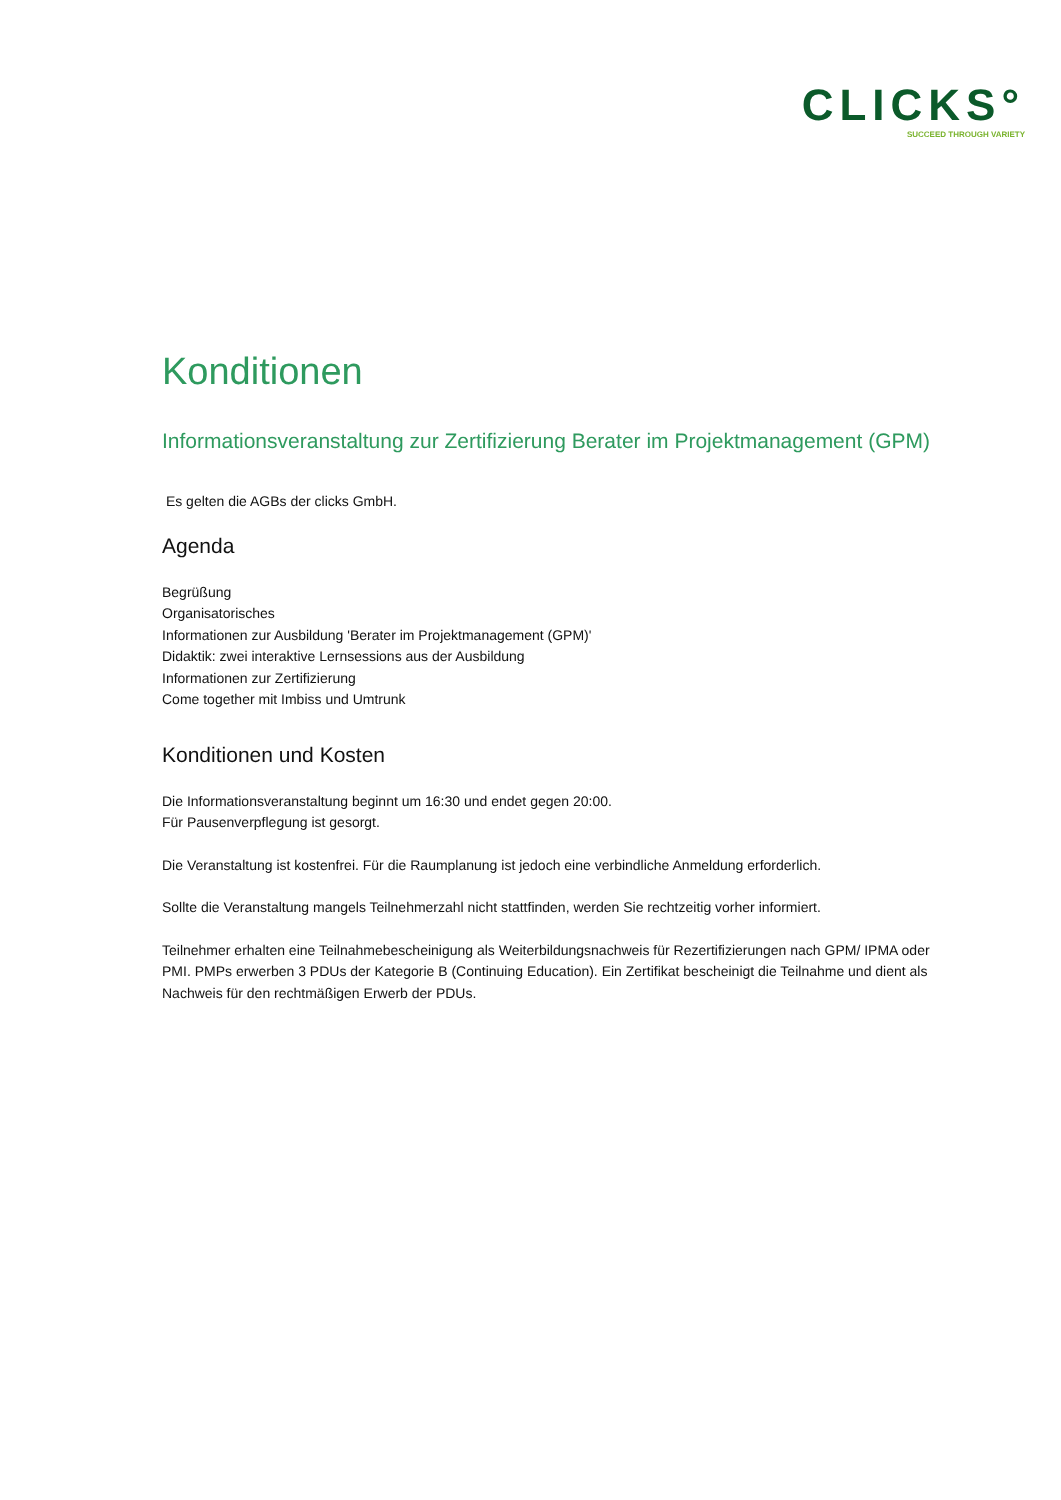CLICKS°
SUCCEED THROUGH VARIETY
Konditionen
Informationsveranstaltung zur Zertifizierung Berater im Projektmanagement (GPM)
Es gelten die AGBs der clicks GmbH.
Agenda
Begrüßung
Organisatorisches
Informationen zur Ausbildung 'Berater im Projektmanagement (GPM)'
Didaktik: zwei interaktive Lernsessions aus der Ausbildung
Informationen zur Zertifizierung
Come together mit Imbiss und Umtrunk
Konditionen und Kosten
Die Informationsveranstaltung beginnt um 16:30 und endet gegen 20:00.
Für Pausenverpflegung ist gesorgt.
Die Veranstaltung ist kostenfrei. Für die Raumplanung ist jedoch eine verbindliche Anmeldung erforderlich.
Sollte die Veranstaltung mangels Teilnehmerzahl nicht stattfinden, werden Sie rechtzeitig vorher informiert.
Teilnehmer erhalten eine Teilnahmebescheinigung als Weiterbildungsnachweis für Rezertifizierungen nach GPM/ IPMA oder PMI. PMPs erwerben 3 PDUs der Kategorie B (Continuing Education). Ein Zertifikat bescheinigt die Teilnahme und dient als Nachweis für den rechtmäßigen Erwerb der PDUs.